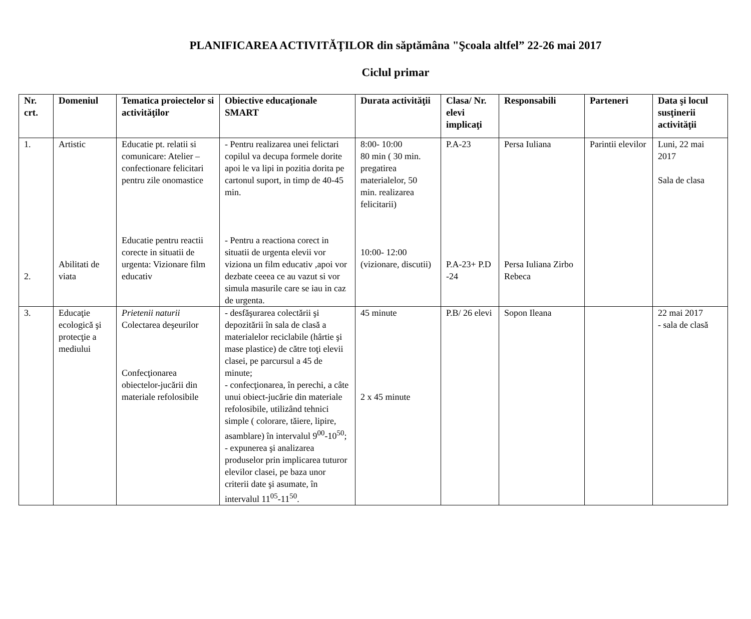PLANIFICAREA ACTIVITĂŢILOR din săptămâna "Şcoala altfel” 22-26 mai 2017
Ciclul primar
| Nr. crt. | Domeniul | Tematica proiectelor si activităţilor | Obiective educaţionale SMART | Durata activităţii | Clasa/ Nr. elevi implicaţi | Responsabili | Parteneri | Data şi locul susţinerii activităţii |
| --- | --- | --- | --- | --- | --- | --- | --- | --- |
| 1. 2. | Artistic Abilitati de viata | Educatie pt. relatii si comunicare: Atelier – confectionare felicitari pentru zile onomastice Educatie pentru reactii corecte in situatii de urgenta: Vizionare film educativ | - Pentru realizarea unei felictari copilul va decupa formele dorite apoi le va lipi in pozitia dorita pe cartonul suport, in timp de 40-45 min. - Pentru a reactiona corect in situatii de urgenta elevii vor viziona un film educativ ,apoi vor dezbate ceeea ce au vazut si vor simula masurile care se iau in caz de urgenta. | 8:00- 10:00 80 min ( 30 min. pregatirea materialelor, 50 min. realizarea felicitarii) 10:00- 12:00 (vizionare, discutii) | P.A-23 P.A-23+ P.D -24 | Persa Iuliana Persa Iuliana Zirbo Rebeca | Parintii elevilor | Luni, 22 mai 2017 Sala de clasa |
| 3. | Educaţie ecologică şi protecţie a mediului | Prietenii naturii Colectarea deşeurilor Confecţionarea obiectelor-jucării din materiale refolosibile | - desfăşurarea colectării şi depozitării în sala de clasă a materialelor reciclabile (hârtie şi mase plastice) de către toţi elevii clasei, pe parcursul a 45 de minute; - confecţionarea, în perechi, a câte unui obiect-jucărie din materiale refolosibile, utilizând tehnici simple ( colorare, tăiere, lipire, asamblare) în intervalul 9<sup>00</sup>-10<sup>50</sup>; - expunerea şi analizarea produselor prin implicarea tuturor elevilor clasei, pe baza unor criterii date şi asumate, în intervalul 11<sup>05</sup>-11<sup>50</sup>. | 45 minute 2 x 45 minute | P.B/ 26 elevi | Sopon Ileana | | 22 mai 2017 - sala de clasă |